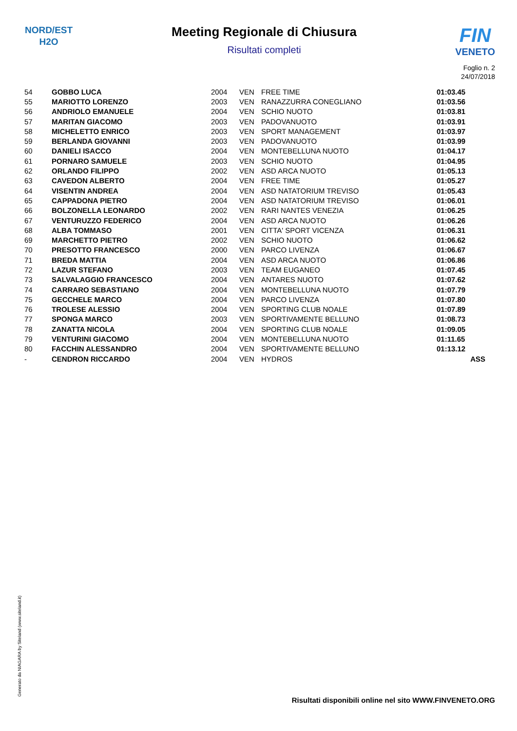NORD/EST
H2O
Meeting Regionale di Chiusura
Risultati completi
FIN
VENETO
Foglio n. 2
24/07/2018
| 54 | GOBBO LUCA | 2004 | VEN | FREE TIME | 01:03.45 |
| 55 | MARIOTTO LORENZO | 2003 | VEN | RANAZZURRA CONEGLIANO | 01:03.56 |
| 56 | ANDRIOLO EMANUELE | 2004 | VEN | SCHIO NUOTO | 01:03.81 |
| 57 | MARITAN GIACOMO | 2003 | VEN | PADOVANUOTO | 01:03.91 |
| 58 | MICHELETTO ENRICO | 2003 | VEN | SPORT MANAGEMENT | 01:03.97 |
| 59 | BERLANDA GIOVANNI | 2003 | VEN | PADOVANUOTO | 01:03.99 |
| 60 | DANIELI ISACCO | 2004 | VEN | MONTEBELLUNA NUOTO | 01:04.17 |
| 61 | PORNARO SAMUELE | 2003 | VEN | SCHIO NUOTO | 01:04.95 |
| 62 | ORLANDO FILIPPO | 2002 | VEN | ASD ARCA NUOTO | 01:05.13 |
| 63 | CAVEDON ALBERTO | 2004 | VEN | FREE TIME | 01:05.27 |
| 64 | VISENTIN ANDREA | 2004 | VEN | ASD NATATORIUM TREVISO | 01:05.43 |
| 65 | CAPPADONA PIETRO | 2004 | VEN | ASD NATATORIUM TREVISO | 01:06.01 |
| 66 | BOLZONELLA LEONARDO | 2002 | VEN | RARI NANTES VENEZIA | 01:06.25 |
| 67 | VENTURUZZO FEDERICO | 2004 | VEN | ASD ARCA NUOTO | 01:06.26 |
| 68 | ALBA TOMMASO | 2001 | VEN | CITTA' SPORT VICENZA | 01:06.31 |
| 69 | MARCHETTO PIETRO | 2002 | VEN | SCHIO NUOTO | 01:06.62 |
| 70 | PRESOTTO FRANCESCO | 2000 | VEN | PARCO LIVENZA | 01:06.67 |
| 71 | BREDA MATTIA | 2004 | VEN | ASD ARCA NUOTO | 01:06.86 |
| 72 | LAZUR STEFANO | 2003 | VEN | TEAM EUGANEO | 01:07.45 |
| 73 | SALVALAGGIO FRANCESCO | 2004 | VEN | ANTARES NUOTO | 01:07.62 |
| 74 | CARRARO SEBASTIANO | 2004 | VEN | MONTEBELLUNA NUOTO | 01:07.79 |
| 75 | GECCHELE MARCO | 2004 | VEN | PARCO LIVENZA | 01:07.80 |
| 76 | TROLESE ALESSIO | 2004 | VEN | SPORTING CLUB NOALE | 01:07.89 |
| 77 | SPONGA MARCO | 2003 | VEN | SPORTIVAMENTE BELLUNO | 01:08.73 |
| 78 | ZANATTA NICOLA | 2004 | VEN | SPORTING CLUB NOALE | 01:09.05 |
| 79 | VENTURINI GIACOMO | 2004 | VEN | MONTEBELLUNA NUOTO | 01:11.65 |
| 80 | FACCHIN ALESSANDRO | 2004 | VEN | SPORTIVAMENTE BELLUNO | 01:13.12 |
| - | CENDRON RICCARDO | 2004 | VEN | HYDROS | ASS |
Generato da NIAGARA by Siteland (www.siteland.it)
Risultati disponibili online nel sito WWW.FINVENETO.ORG